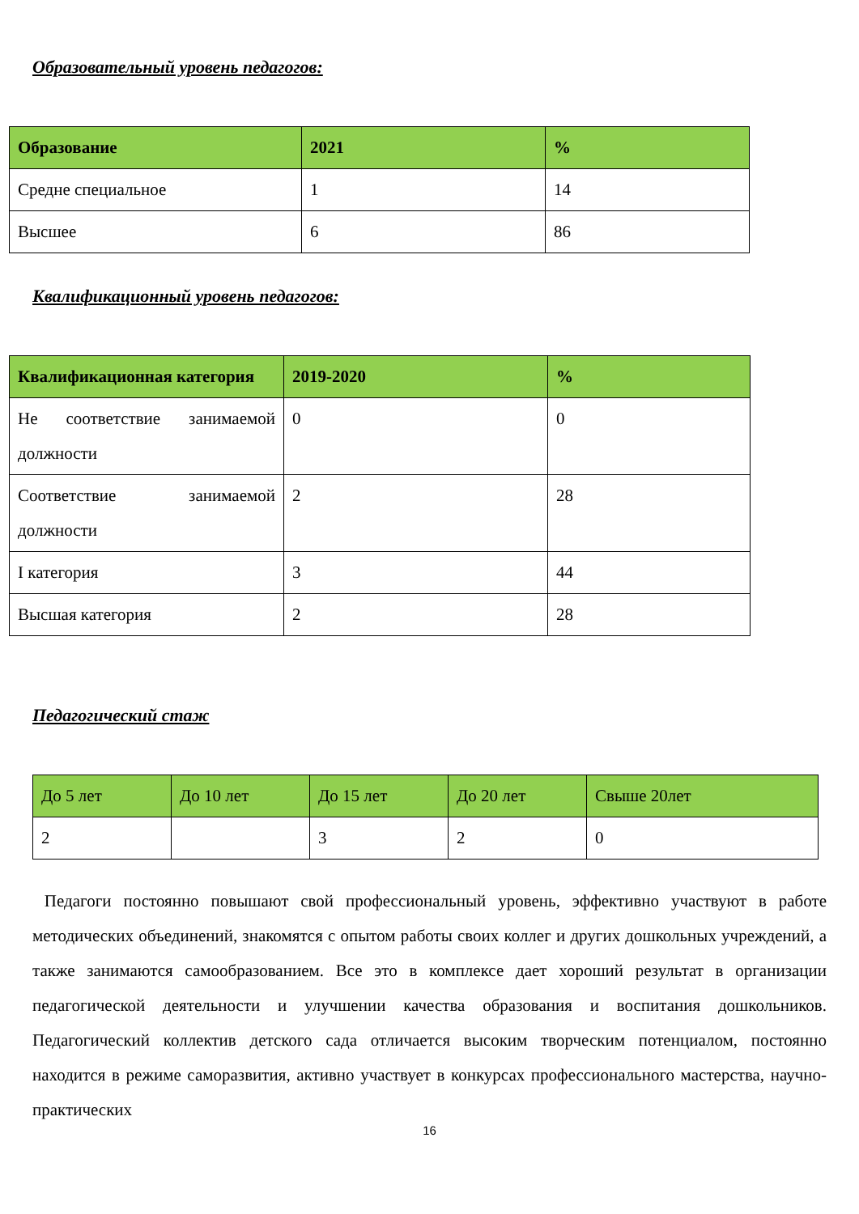Образовательный уровень педагогов:
| Образование | 2021 | % |
| --- | --- | --- |
| Средне специальное | 1 | 14 |
| Высшее | 6 | 86 |
Квалификационный уровень педагогов:
| Квалификационная категория | 2019-2020 | % |
| --- | --- | --- |
| Не соответствие занимаемой должности | 0 | 0 |
| Соответствие занимаемой должности | 2 | 28 |
| I категория | 3 | 44 |
| Высшая категория | 2 | 28 |
Педагогический стаж
| До 5 лет | До 10 лет | До 15 лет | До 20 лет | Свыше 20лет |
| --- | --- | --- | --- | --- |
| 2 | | 3 | 2 | 0 |
Педагоги постоянно повышают свой профессиональный уровень, эффективно участвуют в работе методических объединений, знакомятся с опытом работы своих коллег и других дошкольных учреждений, а также занимаются самообразованием. Все это в комплексе дает хороший результат в организации педагогической деятельности и улучшении качества образования и воспитания дошкольников. Педагогический коллектив детского сада отличается высоким творческим потенциалом, постоянно находится в режиме саморазвития, активно участвует в конкурсах профессионального мастерства, научно-практических
16